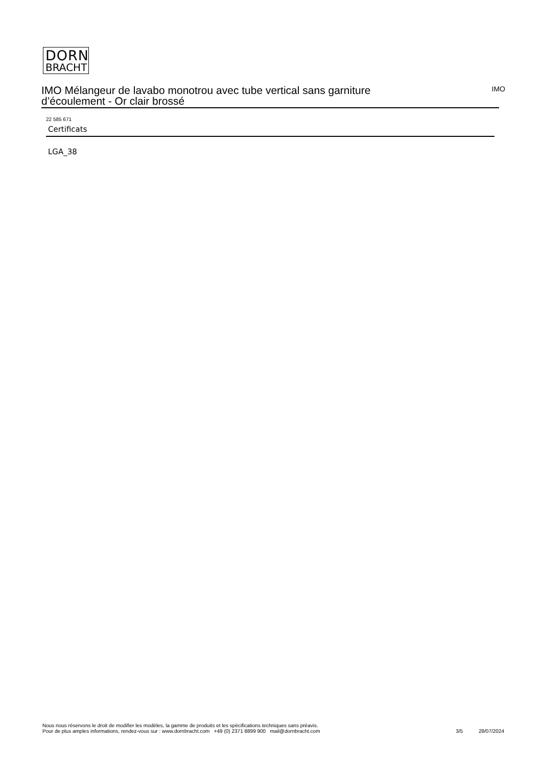DORN
BRACHT
IMO Mélangeur de lavabo monotrou avec tube vertical sans garniture
d’écoulement - Or clair brossé
IMO
22 585 671
Certificats
LGA_38
Nous nous réservons le droit de modifier les modèles, la gamme de produits et les spécifications techniques sans préavis.
Pour de plus amples informations, rendez-vous sur : www.dornbracht.com +49 (0) 2371 8899 900 mail@dornbracht.com
3/5 28/07/2024